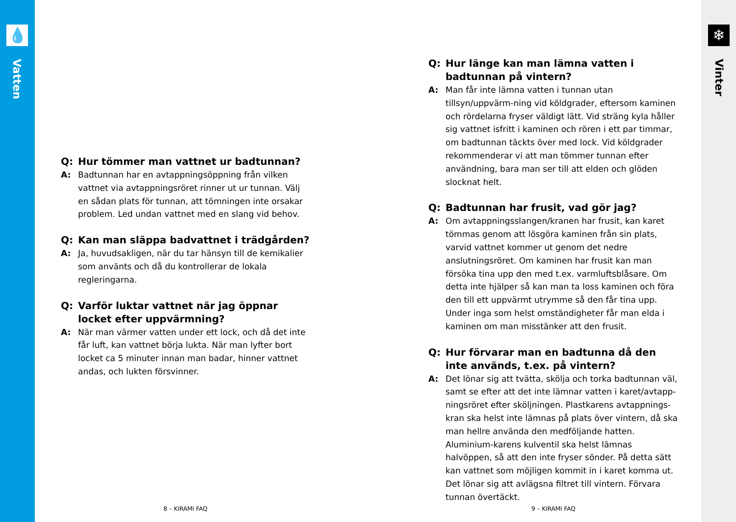💧
Vatten
❄
Vinter
Q: Hur tömmer man vattnet ur badtunnan?
A: Badtunnan har en avtappningsöppning från vilken vattnet via avtappningsröret rinner ut ur tunnan. Välj en sådan plats för tunnan, att tömningen inte orsakar problem. Led undan vattnet med en slang vid behov.
Q: Kan man släppa badvattnet i trädgården?
A: Ja, huvudsakligen, när du tar hänsyn till de kemikalier som använts och då du kontrollerar de lokala regleringarna.
Q: Varför luktar vattnet när jag öppnar locket efter uppvärmning?
A: När man värmer vatten under ett lock, och då det inte får luft, kan vattnet börja lukta. När man lyfter bort locket ca 5 minuter innan man badar, hinner vattnet andas, och lukten försvinner.
Q: Hur länge kan man lämna vatten i badtunnan på vintern?
A: Man får inte lämna vatten i tunnan utan tillsyn/uppvärm-ning vid köldgrader, eftersom kaminen och rördelarna fryser väldigt lätt. Vid sträng kyla håller sig vattnet isfritt i kaminen och rören i ett par timmar, om badtunnan täckts över med lock. Vid köldgrader rekommenderar vi att man tömmer tunnan efter användning, bara man ser till att elden och glöden slocknat helt.
Q: Badtunnan har frusit, vad gör jag?
A: Om avtappningsslangen/kranen har frusit, kan karet tömmas genom att lösgöra kaminen från sin plats, varvid vattnet kommer ut genom det nedre anslutningsröret. Om kaminen har frusit kan man försöka tina upp den med t.ex. varmluftsblåsare. Om detta inte hjälper så kan man ta loss kaminen och föra den till ett uppvärmt utrymme så den får tina upp. Under inga som helst omständigheter får man elda i kaminen om man misstänker att den frusit.
Q: Hur förvarar man en badtunna då den inte används, t.ex. på vintern?
A: Det lönar sig att tvätta, skölja och torka badtunnan väl, samt se efter att det inte lämnar vatten i karet/avtapp-ningsröret efter sköljningen. Plastkarens avtappnings-kran ska helst inte lämnas på plats över vintern, då ska man hellre använda den medföljande hatten. Aluminium-karens kulventil ska helst lämnas halvöppen, så att den inte fryser sönder. På detta sätt kan vattnet som möjligen kommit in i karet komma ut. Det lönar sig att avlägsna filtret till vintern. Förvara tunnan övertäckt.
8 – KIRAMI FAQ 9 – KIRAMI FAQ